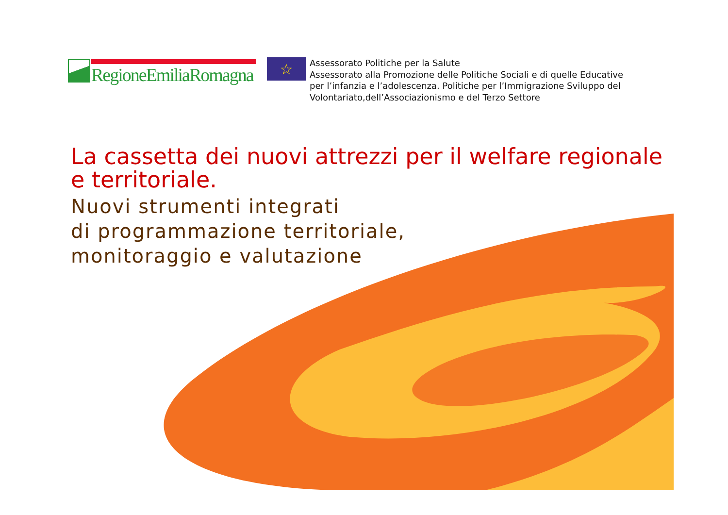RegioneEmiliaRomagna
☆
Assessorato Politiche per la Salute
Assessorato alla Promozione delle Politiche Sociali e di quelle Educative
per l’infanzia e l’adolescenza. Politiche per l’Immigrazione Sviluppo del
Volontariato,dell’Associazionismo e del Terzo Settore
La cassetta dei nuovi attrezzi per il welfare regionale
e territoriale.
Nuovi strumenti integrati
di programmazione territoriale,
monitoraggio e valutazione